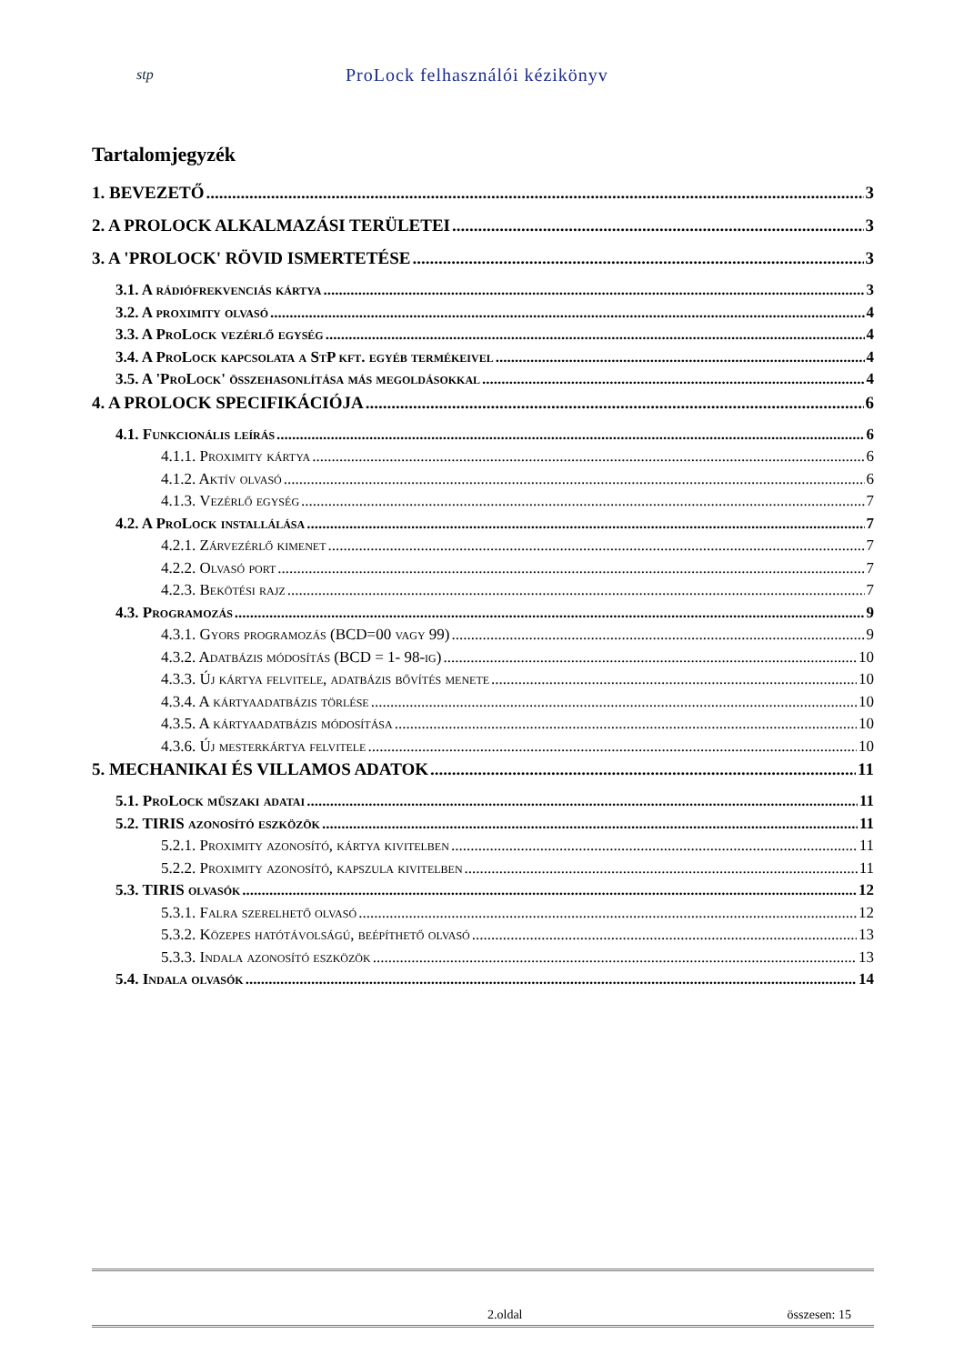stp ProLock felhasználói kézikönyv
Tartalomjegyzék
1. BEVEZETŐ 3
2. A PROLOCK ALKALMAZÁSI TERÜLETEI 3
3. A 'PROLOCK' RÖVID ISMERTETÉSE 3
3.1. A rádiófrekvenciás kártya 3
3.2. A proximity olvasó 4
3.3. A ProLock vezérlő egység 4
3.4. A ProLock kapcsolata a StP kft. egyéb termékeivel 4
3.5. A 'ProLock' összehasonlítása más megoldásokkal 4
4. A PROLOCK SPECIFIKÁCIÓJA 6
4.1. Funkcionális leírás 6
4.1.1. Proximity kártya 6
4.1.2. Aktív olvasó 6
4.1.3. Vezérlő egység 7
4.2. A ProLock installálása 7
4.2.1. Zárvezérlő kimenet 7
4.2.2. Olvasó port 7
4.2.3. Bekötési rajz 7
4.3. Programozás 9
4.3.1. Gyors programozás (BCD=00 vagy 99) 9
4.3.2. Adatbázis módosítás (BCD = 1- 98-ig) 10
4.3.3. Új kártya felvitele, adatbázis bővítés menete 10
4.3.4. A kártyaadatbázis törlése 10
4.3.5. A kártyaadatbázis módosítása 10
4.3.6. Új mesterkártya felvitele 10
5. MECHANIKAI ÉS VILLAMOS ADATOK 11
5.1. ProLock műszaki adatai 11
5.2. TIRIS azonosító eszközök 11
5.2.1. Proximity azonosító, kártya kivitelben 11
5.2.2. Proximity azonosító, kapszula kivitelben 11
5.3. TIRIS olvasók 12
5.3.1. Falra szerelhető olvasó 12
5.3.2. Közepes hatótávolságú, beépíthető olvasó 13
5.3.3. Indala azonosító eszközök 13
5.4. Indala olvasók 14
2.oldal összesen: 15